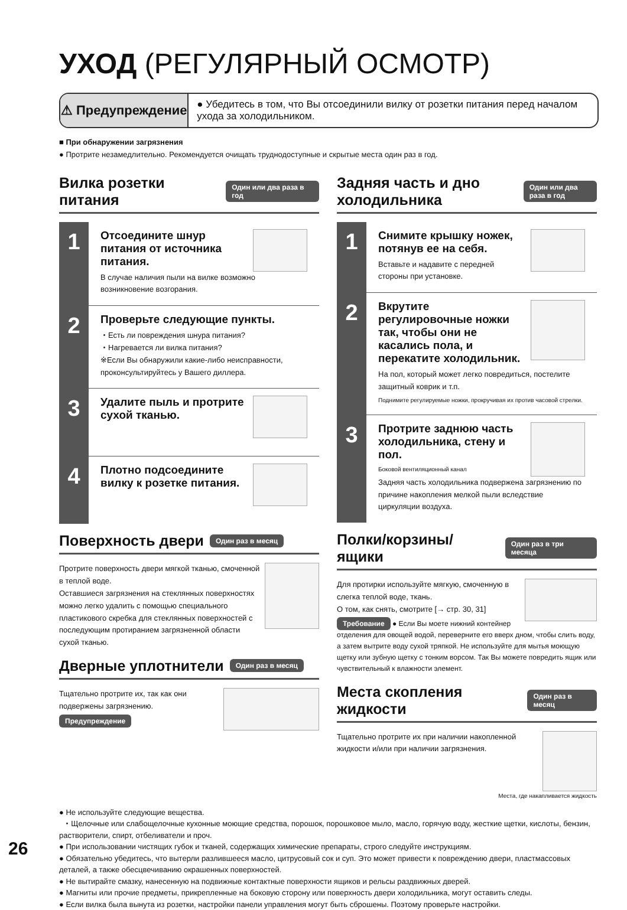УХОД (РЕГУЛЯРНЫЙ ОСМОТР)
⚠ Предупреждение
● Убедитесь в том, что Вы отсоединили вилку от розетки питания перед началом ухода за холодильником.
■ При обнаружении загрязнения
● Протрите незамедлительно. Рекомендуется очищать труднодоступные и скрытые места один раз в год.
Вилка розетки питания
Один или два раза в год
1
Отсоедините шнур питания от источника питания.
В случае наличия пыли на вилке возможно возникновение возгорания.
2
Проверьте следующие пункты.
・Есть ли повреждения шнура питания?
・Нагревается ли вилка питания?
※Если Вы обнаружили какие-либо неисправности, проконсультируйтесь у Вашего диллера.
3
Удалите пыль и протрите сухой тканью.
4
Плотно подсоедините вилку к розетке питания.
Поверхность двери
Один раз в месяц
Протрите поверхность двери мягкой тканью, смоченной в теплой воде.
Оставшиеся загрязнения на стеклянных поверхностях можно легко удалить с помощью специального пластикового скребка для стеклянных поверхностей с последующим протиранием загрязненной области сухой тканью.
Дверные уплотнители
Один раз в месяц
Тщательно протрите их, так как они подвержены загрязнению.
Предупреждение
Задняя часть и дно холодильника
Один или два раза в год
1
Снимите крышку ножек, потянув ее на себя.
Вставьте и надавите с передней стороны при установке.
2
Вкрутите регулировочные ножки так, чтобы они не касались пола, и перекатите холодильник.
На пол, который может легко повредиться, постелите защитный коврик и т.п.
Поднимите регулируемые ножки, прокручивая их против часовой стрелки.
3
Протрите заднюю часть холодильника, стену и пол.
Боковой вентиляционный канал
Задняя часть холодильника подвержена загрязнению по причине накопления мелкой пыли вследствие циркуляции воздуха.
Полки/корзины/ящики
Один раз в три месяца
Для протирки используйте мягкую, смоченную в слегка теплой воде, ткань.
О том, как снять, смотрите [→ стр. 30, 31]
Требование ● Если Вы моете нижний контейнер отделения для овощей водой, переверните его вверх дном, чтобы слить воду, а затем вытрите воду сухой тряпкой. Не используйте для мытья моющую щетку или зубную щетку с тонким ворсом. Так Вы можете повредить ящик или чувствительный к влажности элемент.
Места скопления жидкости
Один раз в месяц
Тщательно протрите их при наличии накопленной жидкости и/или при наличии загрязнения.
Места, где накапливается жидкость
● Не используйте следующие вещества.
・Щелочные или слабощелочные кухонные моющие средства, порошок, порошковое мыло, масло, горячую воду, жесткие щетки, кислоты, бензин, растворители, спирт, отбеливатели и проч.
● При использовании чистящих губок и тканей, содержащих химические препараты, строго следуйте инструкциям.
● Обязательно убедитесь, что вытерли разлившееся масло, цитрусовый сок и суп. Это может привести к повреждению двери, пластмассовых деталей, а также обесцвечиванию окрашенных поверхностей.
● Не вытирайте смазку, нанесенную на подвижные контактные поверхности ящиков и рельсы раздвижных дверей.
● Магниты или прочие предметы, прикрепленные на боковую сторону или поверхность двери холодильника, могут оставить следы.
● Если вилка была вынута из розетки, настройки панели управления могут быть сброшены. Поэтому проверьте настройки.
26